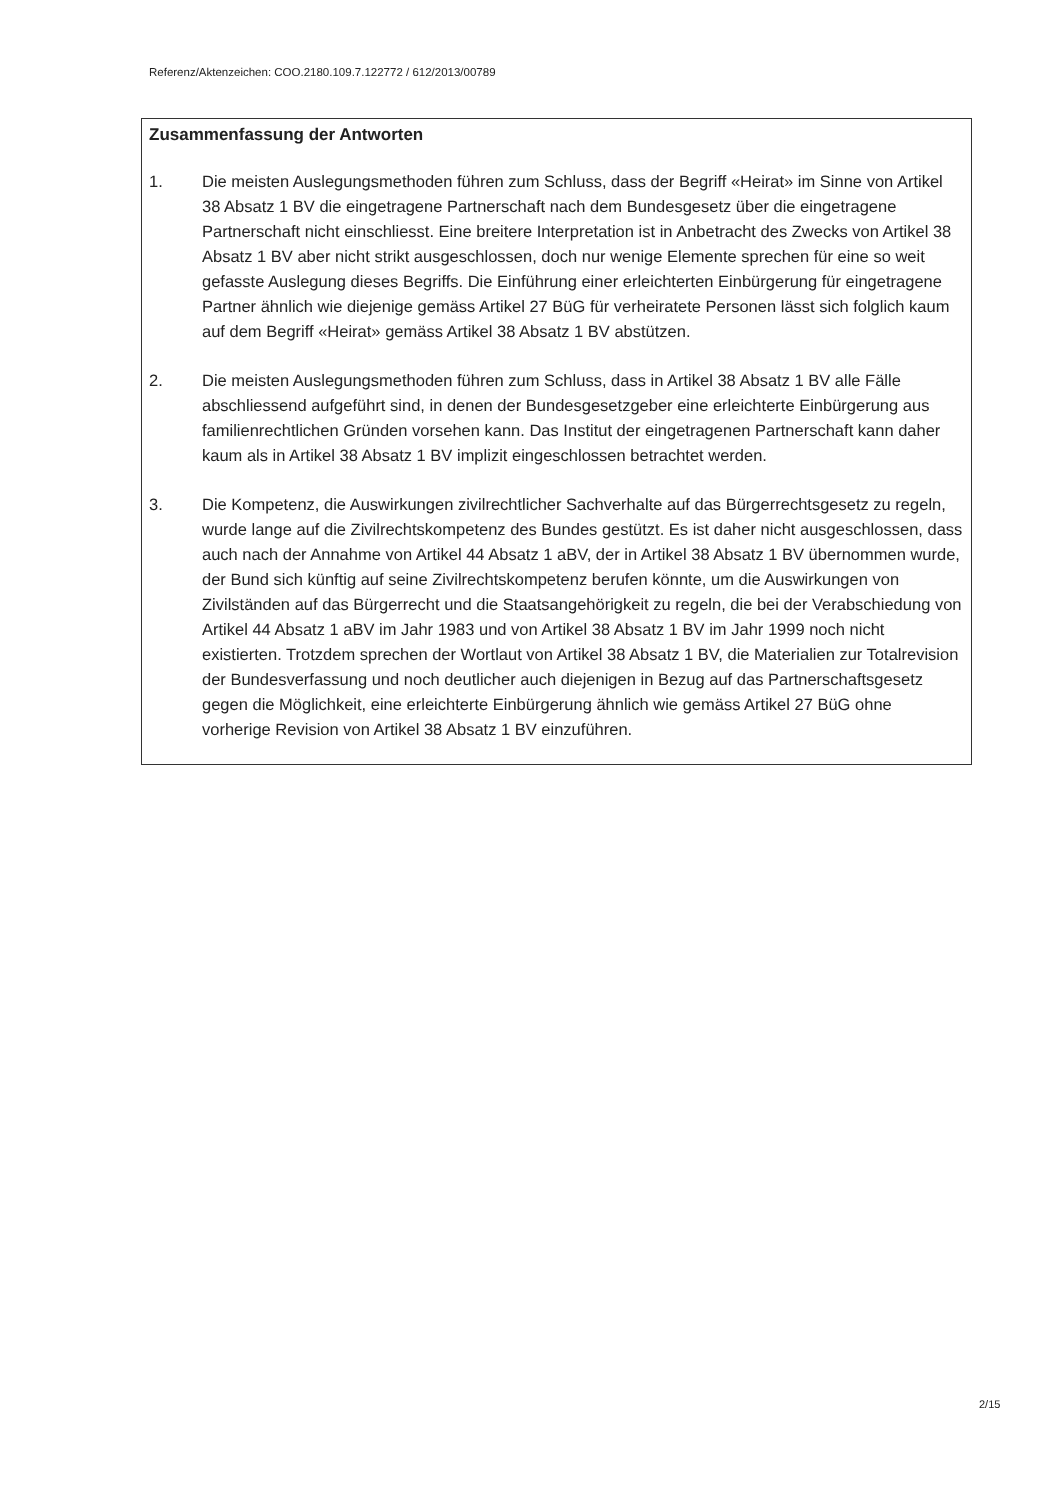Referenz/Aktenzeichen: COO.2180.109.7.122772 / 612/2013/00789
Zusammenfassung der Antworten
1. Die meisten Auslegungsmethoden führen zum Schluss, dass der Begriff «Heirat» im Sinne von Artikel 38 Absatz 1 BV die eingetragene Partnerschaft nach dem Bundesgesetz über die eingetragene Partnerschaft nicht einschliesst. Eine breitere Interpretation ist in Anbetracht des Zwecks von Artikel 38 Absatz 1 BV aber nicht strikt ausgeschlossen, doch nur wenige Elemente sprechen für eine so weit gefasste Auslegung dieses Begriffs. Die Einführung einer erleichterten Einbürgerung für eingetragene Partner ähnlich wie diejenige gemäss Artikel 27 BüG für verheiratete Personen lässt sich folglich kaum auf dem Begriff «Heirat» gemäss Artikel 38 Absatz 1 BV abstützen.
2. Die meisten Auslegungsmethoden führen zum Schluss, dass in Artikel 38 Absatz 1 BV alle Fälle abschliessend aufgeführt sind, in denen der Bundesgesetzgeber eine erleichterte Einbürgerung aus familienrechtlichen Gründen vorsehen kann. Das Institut der eingetragenen Partnerschaft kann daher kaum als in Artikel 38 Absatz 1 BV implizit eingeschlossen betrachtet werden.
3. Die Kompetenz, die Auswirkungen zivilrechtlicher Sachverhalte auf das Bürgerrechtsgesetz zu regeln, wurde lange auf die Zivilrechtskompetenz des Bundes gestützt. Es ist daher nicht ausgeschlossen, dass auch nach der Annahme von Artikel 44 Absatz 1 aBV, der in Artikel 38 Absatz 1 BV übernommen wurde, der Bund sich künftig auf seine Zivilrechtskompetenz berufen könnte, um die Auswirkungen von Zivilständen auf das Bürgerrecht und die Staatsangehörigkeit zu regeln, die bei der Verabschiedung von Artikel 44 Absatz 1 aBV im Jahr 1983 und von Artikel 38 Absatz 1 BV im Jahr 1999 noch nicht existierten. Trotzdem sprechen der Wortlaut von Artikel 38 Absatz 1 BV, die Materialien zur Totalrevision der Bundesverfassung und noch deutlicher auch diejenigen in Bezug auf das Partnerschaftsgesetz gegen die Möglichkeit, eine erleichterte Einbürgerung ähnlich wie gemäss Artikel 27 BüG ohne vorherige Revision von Artikel 38 Absatz 1 BV einzuführen.
2/15